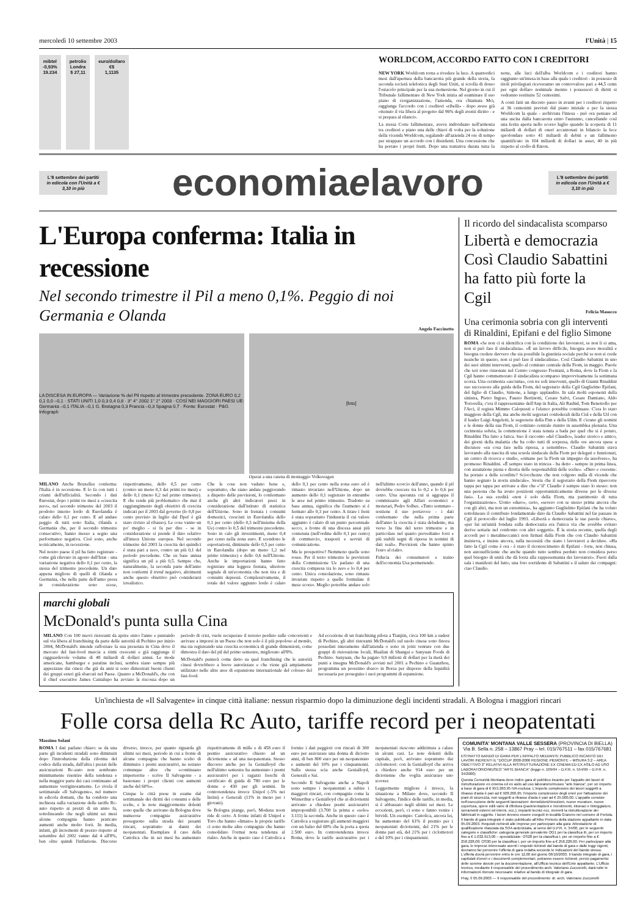mercoledì 10 settembre 2003 l'Unità | 15
mibtel
-0,93%
19.234
petrolio
Londra
$ 27,11
euro/dollaro
€$
1,1135
WORLDCOM, ACCORDO FATTO CON I CREDITORI
NEW YORK Worldcom torna a rivedere la luce. A quattordici mesi dall'apertura della bancarotta più grande della storia, la seconda società telefonica degli Stati Uniti, si scrolla di dosso l'ostacolo principale per la sua riemersione. Nel giorno in cui il Tribunale fallimentare di New York inizia ad esaminare il suo piano di riorganizzazione, l'azienda, ora chiamata Mci, raggiunge l'accordo con i creditori «ribelli» - dopo avere già ottenuto il via libera al progetto dal 96% degli aventi diritto - e si prepara al rilancio.
La stessa Corte fallimentare, aveva individuato nell'armonia tra creditori e piano una delle chiavi di volta per la soluzione della vicenda Worldcom, regalando all'azienda 24 ore di tempo per strappare un accordo con i dissidenti. Una concessione che ha portato i propri frutti. Dopo una trattativa durata tutta la notte, alle luci dell'alba Worldcom e i creditori hanno raggiunto un'intesa in base alla quale i creditori - in possesso di titoli privilegiati riceveranno un controvalore pari a 44,5 cents per ogni dollaro nominale mentre i possessori di diritti si vedranno restituire 52 centesimi.
A conti fatti un discreto passo in avanti per i creditori rispetto ai 36 centesimi previsti dal piano iniziale e per la stessa Worldcom la quale - archiviata l'intesa - può ora pensare ad una uscita dalla bancarotta entro l'autunno, cancellando così una ferita aperta nello scorso luglio quando la scoperta di 11 miliardi di dollari di oneri accantonati in bilancio la fece sprofondare sotto 41 miliardi di debiti e un fallimento quantificato in 104 miliardi di dollari in asset, 40 in più rispetto al crollo di Enron.
L'8 settembre dei partiti
in edicola con l'Unità a € 3,10 in più
economiaelavoro
L'8 settembre dei partiti
in edicola con l'Unità a € 3,10 in più
L'Europa conferma: Italia in recessione
Nel secondo trimestre il Pil a meno 0,1%. Peggio di noi Germania e Olanda
Angelo Faccinetto
LA DISCESA IN EUROPA — Variazione % del Pil rispetto al trimestre precedente. ZONA EURO 0,2 0,1 0,0 –0,1 · STATI UNITI 1,0 0,3 0,4 0,8 · 3° 4° 2002 1° 2° 2003 · COSÍ NEI MAGGIORI PAESI UE: Germania –0,1 ITALIA –0,1 G. Bretagna 0,3 Francia –0,3 Spagna 0,7 · Fonte: Eurostat · P&G Infograph
[foto]
Operai a una catena di montaggio Volkswagen
MILANO Anche Bruxelles conferma: l'Italia è in recessione. E lo fa con tutti i crismi dell'ufficialità. Secondo i dati Eurostat, dopo i primi tre mesi a «crescita zero», nel secondo trimestre del 2003 il prodotto interno lordo di Eurolandia è calato dello 0,1 per cento. E ad andare peggio di tutti sono Italia, Olanda e Germania che, per il secondo trimestre consecutivo, hanno messo a segno una performance negativa. Cioè sono, anche tecnicamente, in recessione.
Nel nostro paese il pil ha fatto registrare - come già rilevato in agosto dall'Istat - una variazione negativa dello 0,1 per cento, la stessa del trimestre precedente. Un dato appena migliore di quelli di Olanda e Germania, che nella parte dell'anno presa in considerazione sono scese, rispettivamente, dello 0,5 per cento (contro un meno 0,3 dei primi tre mesi) e dello 0,1 (meno 0,2 nel primo trimestre). E che rende più problematico che mai il raggiungimento degli obiettivi di crescita indicati per il 2003 dal governo (lo 0,8 per cento previsto in luglio dal Dpef è già stato rivisto al ribasso). Le cose vanno un po' meglio - si fa per dire - se in considerazione si prende il dato relativo all'intera Unione europea. Nel secondo trimestre del 2003 la crescita dei quindici è stata pari a zero, contro un più 0,1 del periodo precedente. Che su base annua significa un pil a più 0,5. Sempre che, naturalmente, la seconda parte dell'anno non confermi il trend negativo, altrimenti anche questo obiettivo può considerarsi irrealistico.
Che le cose non vadano bene e, soprattutto, che siano andate peggiorando a dispetto delle previsioni, lo confermano anche gli altri indicatori presi in considerazione dall'istituto di statistica dell'Unione. Sono in frenata i consumi domestici, cresciuti in Eurolandia dello 0,1 per cento (dello 0,3 nell'insieme della Ue) contro lo 0,5 del trimestre precedente. Sono in calo gli investimenti, meno 0,4 per cento nella zona euro. E scendono le esportazioni, diminuite dello 0,5 per cento in Eurolandia (dopo un meno 1,2 nel primo trimestre) e dello 0,6 nell'Unione. Anche le importazioni hanno fatto registrare una leggera frenata, ulteriore segnale di un'economia che non tira e di consumi depressi. Complessivamente, il totale del valore aggiunto lordo è calato dello 0,1 per cento nella zona euro ed è rimasto invariato nell'Unione, dopo un aumento dello 0,1 registrato in entrambe le aree nel primo trimestre. Tradotto su base annua, significa che l'aumento si è fermato allo 0,3 per cento. A tirare i freni è stata soprattutto l'industria il cui valore aggiunto è calato di un punto percentuale secco, a fronte di una discesa assai più contenuta (nell'ordine dello 0,1 per cento) di commercio, trasporti e servizi di comunicazione.
Ma le prospettive? Nemmeno quelle sono rosee. Per il terzo trimestre le previsioni della Commissione Ue parlano di una crescita compresa tra lo zero e lo 0,4 per cento. Unica consolazione, sono rimaste invariate rispetto a quelle formulate il mese scorso. Meglio potrebbe andare solo nell'ultimo scorcio dell'anno, quando il pil dovrebbe crescere tra lo 0,2 e lo 0,6 per cento. Una speranza cui si aggrappa il commissario agli Affari economici e monetari, Pedro Solbes. «Tutto sommato - sostiene il suo portavoce - i dati confermano che nella prima parte dell'anno la crescita è stata deludente, ma verso la fine del terzo trimestre e in particolare nel quarto prevediamo forti e più stabili segni di ripresa in termini di dati reali». Previsioni che hanno spinto l'euro al rialzo.
Fiducia dei consumatori e traino dell'economia Usa permettendo.
marchi globali
McDonald's punta sulla Cina
MILANO Con 100 nuovi ristoranti da aprire entro l'anno e puntando sul via libera al franchising da parte delle autorità di Pechino per inizio 2004, McDonald's intende rafforzare la sua presenza in Cina dove il mercato del fast-food marcia a ritmi crescenti e già raggiunge il ragguardevole volume di 48 miliardi di dollari annui. Le mode americane, hamburger e patatine inclusi, sembra siano sempre più apprezzate dai cinesi che già da anni si sono dimostrati buoni clienti dei gruppi esteri già sbarcati nel Paese. Quanto a McDonald's, che con il chief executive James Cantalupo ha avviato la riscossa dopo un periodo di crisi, vuole recuperare il terreno perduto sulle concorrenti e arrivare a imporsi in un Paese che non solo è il più popoloso al mondo, ma sta registrando una crescita economica di grande dimensioni, come dimostra il dato del pil del primo semestre, migliorato all'8%.
McDonald's punterà come detto su quel franchising che le autorità cinesi dovrebbero a breve autorizzare e che viene già ampiamente utilizzato nelle altre aree di espansione internazionale del colosso del fast-food.
Ad eccezione di un franchising pilota a Tianjiin, circa 100 km a sudest di Pechino, gli altri ristoranti McDonald's sul suolo cinese sono finora posseduti interamente dall'azienda o sono in joint venture con due gruppi di ristorazione locali, Hualian di Shangai e Sanyuan Foods di Pechino. Sanyuan, che ha pagato 9,9 milioni di dollari per la metà dei punti a insegna McDonald's avviati nel 2001 a Pechino e Guanzhou, programma un prossimo sbarco in Borsa per disporre della liquidità necessaria per proseguire i suoi programmi di espansione.
Il ricordo del sindacalista scomparso
Libertà e democrazia Così Claudio Sabattini ha fatto più forte la Cgil
Felicia Masocco
Una cerimonia sobria con gli interventi di Rinaldini, Epifani e del figlio Simone
ROMA «Se non ci si identifica con la condizione dei lavoratori, se non li si ama, non si può fare il sindacalista». «È un lavoro difficile, bisogna avere moralità e bisogna credere davvero che sia possibile la giustizia sociale perché se non si crede neanche in questo, non si può fare il sindacalista». Così Claudio Sabattini in uno dei suoi ultimi interventi, quello al comitato centrale della Fiom, in maggio. Parole che ieri sono risuonate nel Centro congresso Frentani, a Roma, dove la Fiom e la Cgil hanno commemorato il sindacalista scomparso improvvisamente la settimana scorsa. Una cerimonia «asciutta», con tre soli interventi, quello di Gianni Rinaldini suo successore alla guida della Fiom, del segretario della Cgil Guglielmo Epifani, del figlio di Claudio, Simone, a lungo applaudito. In sala molti esponenti della sinistra, Pietro Ingrao, Fausto Bertinotti, Cesare Salvi, Cesare Damiano, Aldo Tortorella; c'era il rappresentante dell'Anp in Italia, Ali Rashid, Tom Benettollo per l'Arci, il regista Mimmo Calopresti e l'elenco potrebbe continuare. C'era lo stato maggiore della Cgil, ma anche molti segretari confederali della Cisl e della Uil con il leader Luigi Angeletti, le segreterie della Fim e della Uilm. E c'erano gli uomini e le donne della sua Fiom, il comitato centrale riunito in assemblea plenaria. Una cerimonia sobria, la commozione è stata tenuta a bada per quel che si è potuto, Rinaldini l'ha fatto a fatica. Suo il racconto «del Claudio», leader storico e amico, dei giorni della malattia che ha colto tutti di sorpresa, delle ore ancora spese a discutere «su cosa fare nella ripresa, a settembre». Claudio Sabattini stava lavorando alla nascita di una scuola sindacale della Fiom per delegati e funzionari, un centro di ricerca e studio, «rimane per la Fiom un impegno da assolvere», ha promesso Rinaldini. «È sempre stato in trincea - ha detto - sempre in prima linea, con assunzione piena e diretta delle responsabilità delle scelte». «Duro e coerente: ha portato a delle sconfitte? Sciocchezze che non colgono nulla di vicende che hanno segnato la storia sindacale». Storia che il segretario della Fiom ripercorre tappa per tappa per arrivare a dire che «"il" Claudio è sempre stato lo stesso: non una persona che ha avuto posizioni opportunisticamente diverse per le diverse fasi». La sua eredità «non è solo della Fiom, ma patrimonio di tutta l'organizzazione». Uomo «duro», certo, «severo con se stesso prima ancora che con gli altri, ma non un estremista», ha aggiunto Guglielmo Epifani che ha voluto sottolineare il contributo fondamentale dato da Claudio Sabattini nel far passare in Cgil il protocollo del luglio 1993. «Libertà e democrazia le sue parole chiave», «per lui un'unità fondata sulla democrazia era l'unica via che avrebbe evitato derive settarie nel confronto con altri soggetti». È la storia recente, quella degli accordi per i metalmeccanici non firmati dalla Fiom che con Claudio Sabattini insisteva, e insiste ancora, sulla necessità che siano i lavoratori a decidere. «Ha fatto la Cgil come è ora - è stato il riconoscimento di Epifani - forte, non chiusa, non autosufficiente che anche quando tutto sembra perduto non considera perso quel bisogno di unità che dà forza alla rappresentanza dei lavoratori». Fuori dalla sala i manifesti del lutto, una foto sorridente di Sabattini e il saluto dei compagni: ciao Claudio.
Un'inchiesta de «Il Salvagente» in cinque città italiane: nessun risparmio dopo la diminuzione degli incidenti stradali. A Bologna i maggiori rincari
Folle corsa della Rc Auto, tariffe record per i neopatentati
Massimo Solani
ROMA I dati parlano chiaro: se da una parte gli incidenti stradali sono diminuiti dopo l'introduzione della riforma del codice della strada, dall'altra i prezzi delle assicurazioni Rc-auto non sembrano minimamente risentire della tendenza e nella maggior parte dei casi continuano ad aumentare vertiginosamente. Lo rivela il settimanale «Il Salvagente», nel numero in edicola domani, che ha condotto una inchiesta sulla variazione delle tariffe Rc-auto rispetto ai prezzi di un anno fa, sottolineando che negli ultimi sei mesi alcune compagnie hanno praticato aumenti anche molto forti. In media, infatti, gli incrementi di prezzo rispetto al settembre del 2002 vanno dal 4 all'8%, ben oltre quindi l'inflazione. Discorso diverso, invece, per quanto riguarda gli ultimi sei mesi, periodo in cui a fronte di alcune compagnie che hanno scelto di diminuire i premi assicurativi, ne restano comunque altre che «continuano imperterrite - scrive Il Salvagente - a bastonare i propri clienti con aumenti anche del 60%».
Cinque le città prese in esame dal settimanale dei diritti dei consumi e delle scelte, e le note maggiormente dolenti sono quelle che arrivano da Bologna dove numerose compagnie assicurative proseguono sulla strada dei pesanti rincari, soprattutto ai danni dei neopatentati. Esemplare il caso della Cattolica che in sei mesi ha aumentato rispettivamente di mille e di 458 euro il premio assicurativo chiesto ad un diciottenne e ad una neopatentata. Stesso discorso anche per la Genialloyd che nell'ultimo semestre ha aumentato i premi assicurativi per i ragazzi freschi di certificato di guida di 780 euro per le donne e 430 per gli uomini. In controtendenza invece Unipol (-5% nei listini) e Generali (11% in meno per i giovani).
Se Bologna piange, però, Modena noon ride di certo. A fronte infatti di Unipol e Toro che hanno «limato» le proprie tariffe ci sono molte altre compagnie che hanno consolidato l'ormai nota tendenza al rialzo. Anche in questo caso è Cattolica a fornire i dati peggiori con rincari di 300 euro per assicurare una donna di diciotto anni, di ben 800 euro per un neopatentato e aumenti del 10% per i cinquantenni. Sulla stessa scia anche Genialloyd, Generali e Sai.
Secondo Il Salvagente anche a Napoli sono sempre i neopatentati a subire i maggiori rincari, con compagnie come la Winterthur e Genialloyd che ai diciottenni arrivano a chiedere premi assicurativi improponibili (3.700 la prima e «solo» 3.111) la seconda. Anche in questo caso è Cattolica a registrare gli aumenti maggiori con un balzo del 68% che la porta a quota 2.500 euro. In controtendenza invece Roma, dove le tariffe assicurative per i neopatentati riescono addirittura a calare in alcuni casi. Le note dolenti della capitale, però, arrivano soprattutto dai ciclomotori: con la Genialloyd che arriva a chiedere anche 914 euro per un diciottenne che voglia assicurare uno scooter.
Leggermente migliore è invece, la situazione a Milano dove, secondo Il Salvagente, l'indice delle tariffe, in media, si è abbassato negli ultimi sei mesi. Le eccezioni, però, ci sono e fanno venire i brividi. Un esempio: Cattolica, ancora lei, ha aumentato del 61% il premio per i neopatentati diciottenni, del 21% per le donne pari età, del 21% per i ciclomotori e del 10% per i cinquantenni.
COMUNITA' MONTANA VALLE SESSERA (PROVINCIA DI BIELLA)
Via B. Sella n. 258 – 13867 Pray – tel. 015/767511 – fax 015/767681
ESTRATTO BANDO DI GARA PER L'APPALTO MEDIANTE PUBBLICO INCANTO DEI LAVORI INERENTI IL "DOCUP 2000-2006 REGIONE PIEMONTE – MISURA 3.2 – AREA OBIETTIVO 2" RELATIVI ALLA RISTRUTTURAZIONE EX CINEMA ED EX ASILO AD USO LABORATORIO/MUSEO "ARTE BIANCA" (legge n. 109/94 – D.P.R. n. 554/99 – D.P.R. n. 34/2000)
Questa Comunità Montana deve indire gara di pubblico incanto per l'appalto dei lavori di ristrutturazione ex cinema ed ex asilo ad uso laboratorio/museo "arte bianca", per un importo a base di gara di € 953.260,95 IVA esclusa. L'importo complessivo dei lavori soggetti a ribasso d'asta è pari ad € 928.260,95; l'importo complessivo degli oneri per l'attuazione dei piani di sicurezza, non soggetti a ribasso d'asta è pari ad € 25.000,00. L'appalto consiste nell'esecuzione delle seguenti lavorazioni: demolizioni/rimozioni, nuove murature, nuove copertura, opere edili varie di rifinitura (pavimentazioni e rivestimenti, intonaci e tinteggiature, serramenti esterni ed interni, ecc.), impianti tecnici ecc. inerenti la ristrutturazione dei fabbricati in oggetto. I lavori devono essere eseguiti in località Granero nel comune di Portula. Il bando di gara integrale è stato pubblicato all'Albo Pretorio della stazione appaltante in data 05.09.2003. Requisiti richiesti alle imprese per partecipare alla gara: Attestazione di qualificazione rilasciata da SOA autorizzata, ai sensi del D.P.R. n. 34/00, per le seguenti categorie e classifiche: categoria generale prevalente OG1 per la classifica III, per un importo fino a € 1.032.913,00 – specializzate: OS28 per la classifica I, per un importo fino a € 258.228,00; OS30 per la classifica I, per un importo fino a € 258.228,00. Per partecipare alla gara, le imprese interessate aventi i requisiti richiesti dal bando di gara e dalle leggi vigenti, dovranno far pervenire l'offerta di gara redatta secondo le indicazioni del bando stesso. L'offerta dovrà pervenire entro le ore 12,00 del giorno 06/10/2003. Il bando integrale di gara, i capitolati d'oneri e i documenti complementari, potranno essere richiesti, previo pagamento delle somme dovute per la documentazione, all'Ufficio tecnico dell'Ente appaltante. L'Ufficio tecnico, mediante il responsabile del procedimento arch. Valeriano Zucconelli, darà tutte le informazioni ritenute necessarie relative al bando di integrale di gara.
Pray, lì 05.09.2003 — Il responsabile del procedimento: dr. arch. Valeriano Zucconelli